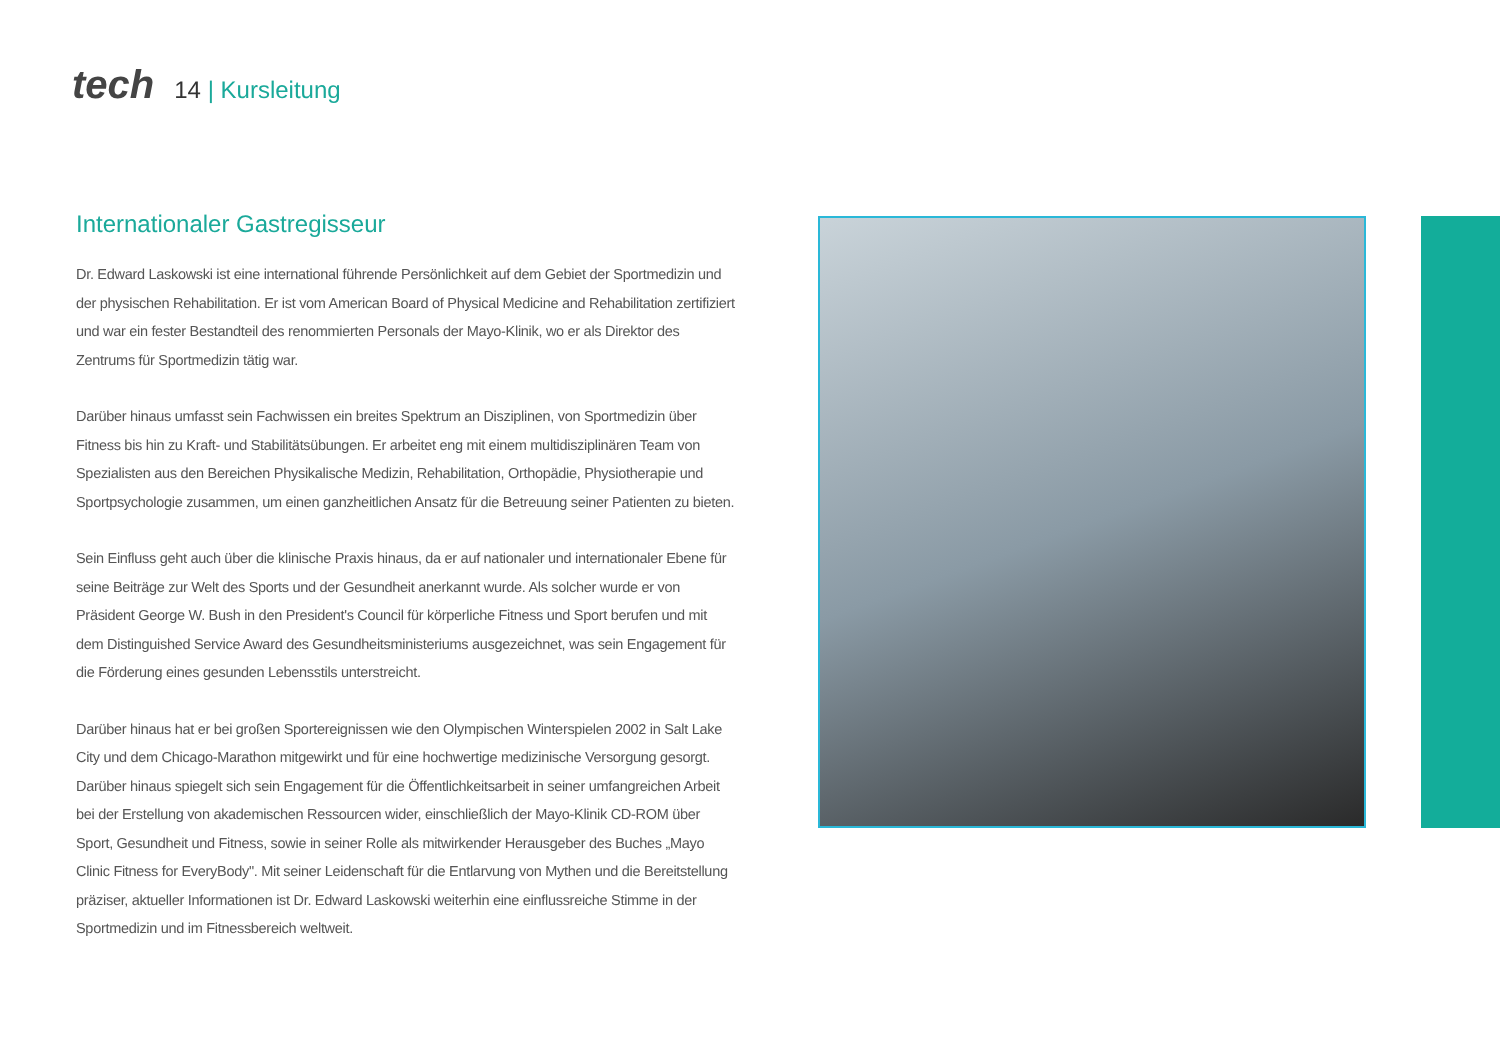tech
14 | Kursleitung
Internationaler Gastregisseur
Dr. Edward Laskowski ist eine international führende Persönlichkeit auf dem Gebiet der Sportmedizin und der physischen Rehabilitation. Er ist vom American Board of Physical Medicine and Rehabilitation zertifiziert und war ein fester Bestandteil des renommierten Personals der Mayo-Klinik, wo er als Direktor des Zentrums für Sportmedizin tätig war.
Darüber hinaus umfasst sein Fachwissen ein breites Spektrum an Disziplinen, von Sportmedizin über Fitness bis hin zu Kraft- und Stabilitätsübungen. Er arbeitet eng mit einem multidisziplinären Team von Spezialisten aus den Bereichen Physikalische Medizin, Rehabilitation, Orthopädie, Physiotherapie und Sportpsychologie zusammen, um einen ganzheitlichen Ansatz für die Betreuung seiner Patienten zu bieten.
Sein Einfluss geht auch über die klinische Praxis hinaus, da er auf nationaler und internationaler Ebene für seine Beiträge zur Welt des Sports und der Gesundheit anerkannt wurde. Als solcher wurde er von Präsident George W. Bush in den President's Council für körperliche Fitness und Sport berufen und mit dem Distinguished Service Award des Gesundheitsministeriums ausgezeichnet, was sein Engagement für die Förderung eines gesunden Lebensstils unterstreicht.
Darüber hinaus hat er bei großen Sportereignissen wie den Olympischen Winterspielen 2002 in Salt Lake City und dem Chicago-Marathon mitgewirkt und für eine hochwertige medizinische Versorgung gesorgt. Darüber hinaus spiegelt sich sein Engagement für die Öffentlichkeitsarbeit in seiner umfangreichen Arbeit bei der Erstellung von akademischen Ressourcen wider, einschließlich der Mayo-Klinik CD-ROM über Sport, Gesundheit und Fitness, sowie in seiner Rolle als mitwirkender Herausgeber des Buches „Mayo Clinic Fitness for EveryBody". Mit seiner Leidenschaft für die Entlarvung von Mythen und die Bereitstellung präziser, aktueller Informationen ist Dr. Edward Laskowski weiterhin eine einflussreiche Stimme in der Sportmedizin und im Fitnessbereich weltweit.